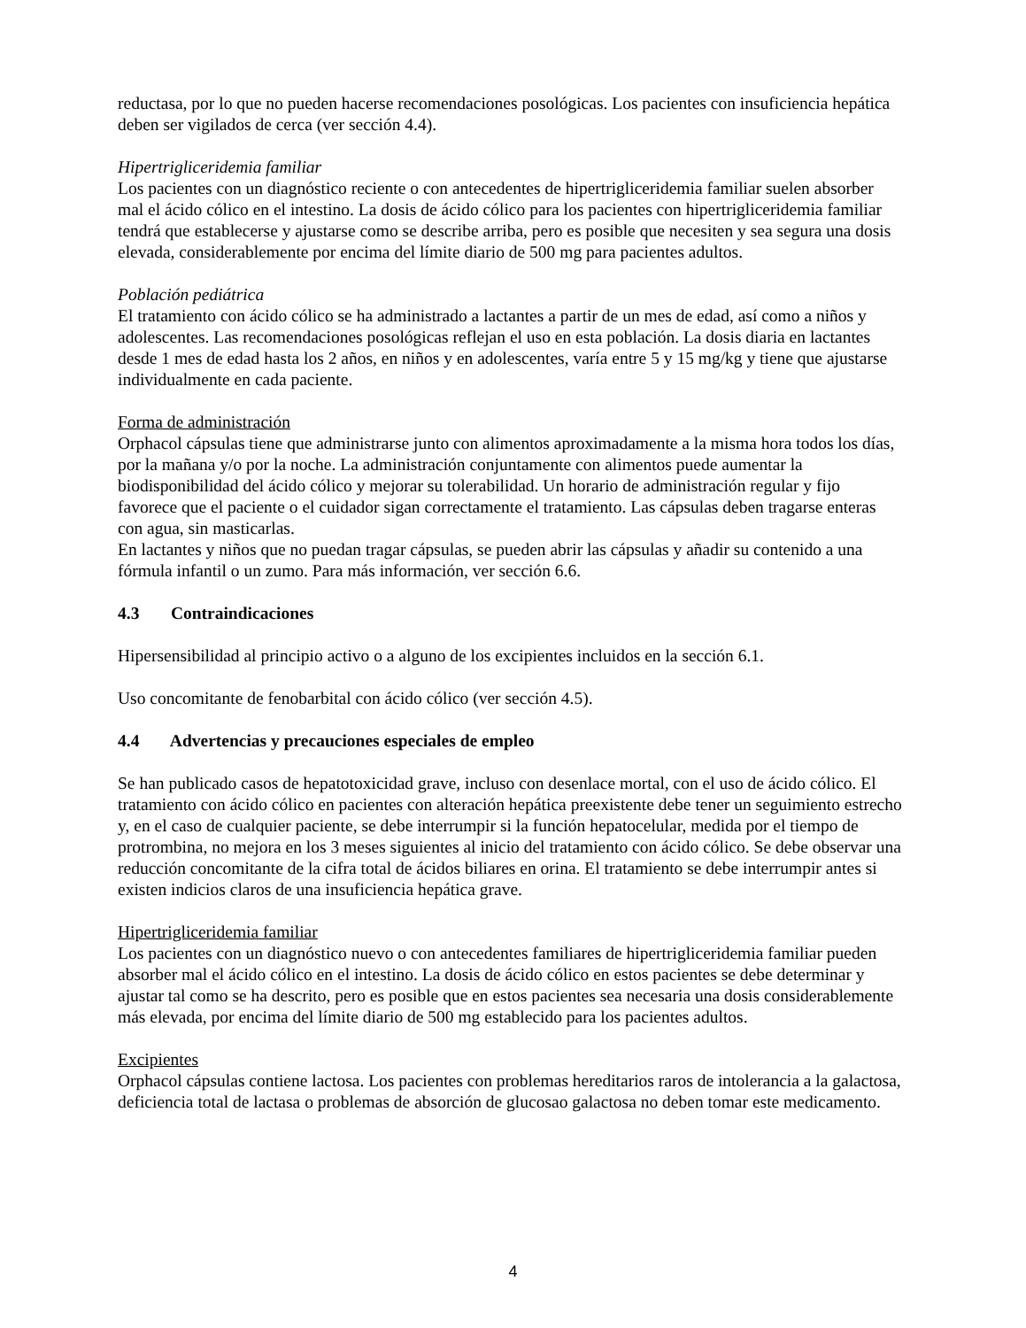reductasa, por lo que no pueden hacerse recomendaciones posológicas. Los pacientes con insuficiencia hepática deben ser vigilados de cerca (ver sección 4.4).
Hipertrigliceridemia familiar
Los pacientes con un diagnóstico reciente o con antecedentes de hipertrigliceridemia familiar suelen absorber mal el ácido cólico en el intestino. La dosis de ácido cólico para los pacientes con hipertrigliceridemia familiar tendrá que establecerse y ajustarse como se describe arriba, pero es posible que necesiten y sea segura una dosis elevada, considerablemente por encima del límite diario de 500 mg para pacientes adultos.
Población pediátrica
El tratamiento con ácido cólico se ha administrado a lactantes a partir de un mes de edad, así como a niños y adolescentes. Las recomendaciones posológicas reflejan el uso en esta población. La dosis diaria en lactantes desde 1 mes de edad hasta los 2 años, en niños y en adolescentes, varía entre 5 y 15 mg/kg y tiene que ajustarse individualmente en cada paciente.
Forma de administración
Orphacol cápsulas tiene que administrarse junto con alimentos aproximadamente a la misma hora todos los días, por la mañana y/o por la noche. La administración conjuntamente con alimentos puede aumentar la biodisponibilidad del ácido cólico y mejorar su tolerabilidad. Un horario de administración regular y fijo favorece que el paciente o el cuidador sigan correctamente el tratamiento. Las cápsulas deben tragarse enteras con agua, sin masticarlas.
En lactantes y niños que no puedan tragar cápsulas, se pueden abrir las cápsulas y añadir su contenido a una fórmula infantil o un zumo. Para más información, ver sección 6.6.
4.3 Contraindicaciones
Hipersensibilidad al principio activo o a alguno de los excipientes incluidos en la sección 6.1.
Uso concomitante de fenobarbital con ácido cólico (ver sección 4.5).
4.4 Advertencias y precauciones especiales de empleo
Se han publicado casos de hepatotoxicidad grave, incluso con desenlace mortal, con el uso de ácido cólico. El tratamiento con ácido cólico en pacientes con alteración hepática preexistente debe tener un seguimiento estrecho y, en el caso de cualquier paciente, se debe interrumpir si la función hepatocelular, medida por el tiempo de protrombina, no mejora en los 3 meses siguientes al inicio del tratamiento con ácido cólico. Se debe observar una reducción concomitante de la cifra total de ácidos biliares en orina. El tratamiento se debe interrumpir antes si existen indicios claros de una insuficiencia hepática grave.
Hipertrigliceridemia familiar
Los pacientes con un diagnóstico nuevo o con antecedentes familiares de hipertrigliceridemia familiar pueden absorber mal el ácido cólico en el intestino. La dosis de ácido cólico en estos pacientes se debe determinar y ajustar tal como se ha descrito, pero es posible que en estos pacientes sea necesaria una dosis considerablemente más elevada, por encima del límite diario de 500 mg establecido para los pacientes adultos.
Excipientes
Orphacol cápsulas contiene lactosa. Los pacientes con problemas hereditarios raros de intolerancia a la galactosa, deficiencia total de lactasa o problemas de absorción de glucosao galactosa no deben tomar este medicamento.
4